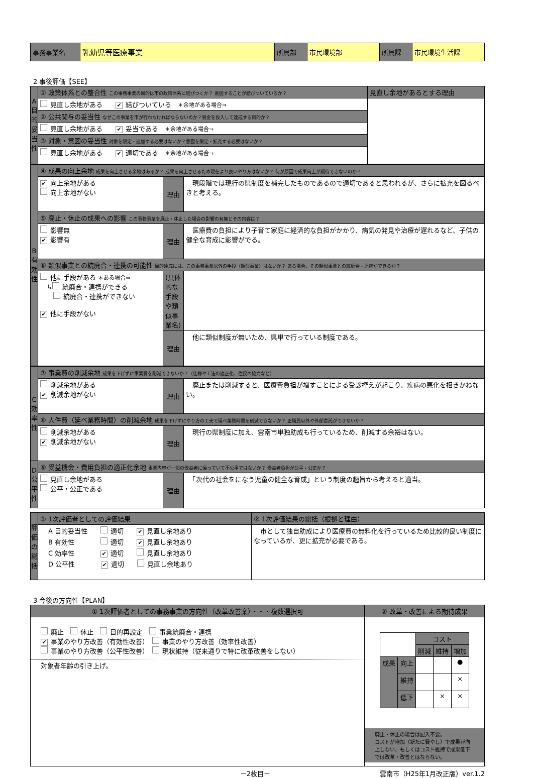| 事務事業名 | 乳幼児等医療事業 | 所属部 | 市民環境部 | 所属課 | 市民環境生活課 |
2 事後評価【SEE】
| A 目的妥当性 | ① 政策体系との整合性 この事務事業の目的は市の政策体系に結びつくか？ 意図することが結びついているか？ | 見直し余地があるとする理由 |
| | 見直し余地がある ✔ 結びついている ＊余地がある場合⇒ | |
| | ② 公共関与の妥当性 なぜこの事業を市が行わなければならないのか？税金を投入して達成する目的か？ | |
| | 見直し余地がある ✔ 妥当である ＊余地がある場合⇒ | |
| | ③ 対象・意図の妥当性 対象を限定・追加する必要はないか？意図を限定・拡充する必要はないか？ | |
| | 見直し余地がある ✔ 適切である ＊余地がある場合⇒ | |
| B 有効性 | ④ 成果の向上余地 成果を向上させる余地はあるか？ 成果を向上させるため現在より良いやり方はないか？ 何が原因で成果向上が期待できないのか？ | | |
| | ✔ 向上余地がある 向上余地がない | 理由 | 現段階では現行の県制度を補完したものであるので適切であると思われるが、さらに拡充を図るべきと考える。 |
| | ⑤ 廃止・休止の成果への影響 この事務事業を廃止・休止した場合の影響の有無とその内容は？ | | |
| | 影響無 ✔ 影響有 | 理由 | 医療費の負担により子育て家庭に経済的な負担がかかり、病気の発見や治療が遅れるなど、子供の健全な育成に影響がでる。 |
| | ⑥ 類似事業との統廃合・連携の可能性 目的達成には、この事務事業以外の手段（類似事業）はないか？ ある場合、その類似事業との統廃合・連携ができるか？ | | |
| | 他に手段がある ＊ある場合⇒ ↳ 統廃合・連携ができる 統廃合・連携ができない ✔ 他に手段がない | (具体的な手段や類似事業名) | |
| | | 理由 | 他に類似制度が無いため、県単で行っている制度である。 |
| C 効率性 | ⑦ 事業費の削減余地 成果を下げずに事業費を削減できないか？（仕様や工法の適正化、住民の協力など） | | |
| | 削減余地がある ✔ 削減余地がない | 理由 | 廃止または削減すると、医療費負担が増すことによる受診控えが起こり、疾病の悪化を招きかねない。 |
| | ⑧ 人件費（延べ業務時間）の削減余地 成果を下げずにやり方の工夫で延べ業務時間を削減できないか？ 正職員以外や外部委託ができないか？ | | |
| | 削減余地がある ✔ 削減余地がない | 理由 | 現行の県制度に加え、雲南市単独助成も行っているため、削減する余裕はない。 |
| D 公平性 | ⑨ 受益機会・費用負担の適正化余地 事業内容が一部の受益者に偏っていて不公平ではないか？ 受益者負担が公平・公正か？ | | |
| | 見直し余地がある 公平・公正である | 理由 | 「次代の社会をになう児童の健全な育成」という制度の趣旨から考えると適当。 |
| 評価の総括 | ① 1次評価者としての評価結果 | ② 1次評価結果の総括（根拠と理由） |
| | A 目的妥当性 適切 ✔ 見直し余地あり B 有効性 適切 ✔ 見直し余地あり C 効率性 ✔ 適切 見直し余地あり D 公平性 ✔ 適切 見直し余地あり | 市として独自助成により医療費の無料化を行っているため比較的良い制度になっているが、更に拡充が必要である。 |
3 今後の方向性【PLAN】
| ① 1次評価者としての事務事業の方向性（改革改善案）・・・複数選択可 | ② 改革・改善による期待成果 |
| 廃止 休止 目的再設定 事業統廃合・連携 ✔ 事業のやり方改善（有効性改善） 事業のやり方改善（効率性改善） 事業のやり方改善（公平性改善） 現状維持（従来通りで特に改革改善をしない） 対象者年齢の引き上げ。 | / / / コスト / / / / / / 削減 / 維持 / 増加 / / 成果 / 向上 / / / ● / / / 維持 / / / × / / / 低下 / / × / × / 廃止・休止の場合は記入不要。 コストが増加（新たに費やし）で成果が向上しない、もしくはコスト維持で成果低下では改革・改善とはならない。 |
－2枚目－ 雲南市（H25年1月改正版）ver.1.2